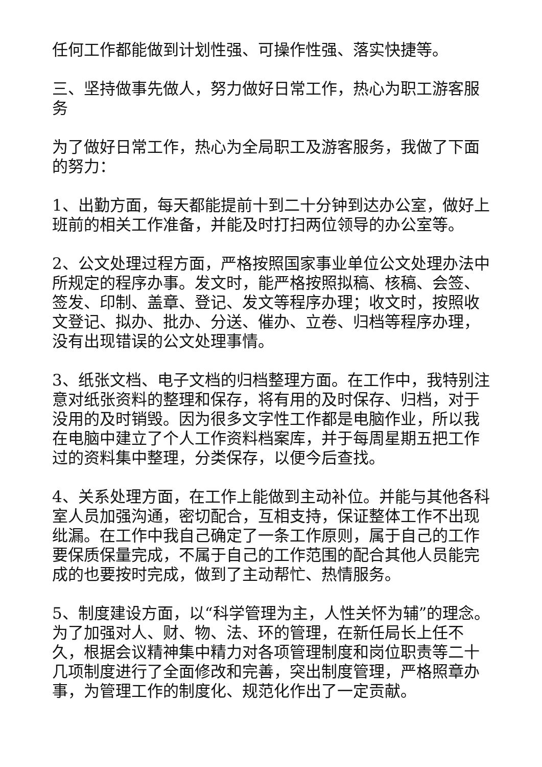任何工作都能做到计划性强、可操作性强、落实快捷等。
三、坚持做事先做人，努力做好日常工作，热心为职工游客服务
为了做好日常工作，热心为全局职工及游客服务，我做了下面的努力：
1、出勤方面，每天都能提前十到二十分钟到达办公室，做好上班前的相关工作准备，并能及时打扫两位领导的办公室等。
2、公文处理过程方面，严格按照国家事业单位公文处理办法中所规定的程序办事。发文时，能严格按照拟稿、核稿、会签、签发、印制、盖章、登记、发文等程序办理；收文时，按照收文登记、拟办、批办、分送、催办、立卷、归档等程序办理，没有出现错误的公文处理事情。
3、纸张文档、电子文档的归档整理方面。在工作中，我特别注意对纸张资料的整理和保存，将有用的及时保存、归档，对于没用的及时销毁。因为很多文字性工作都是电脑作业，所以我在电脑中建立了个人工作资料档案库，并于每周星期五把工作过的资料集中整理，分类保存，以便今后查找。
4、关系处理方面，在工作上能做到主动补位。并能与其他各科室人员加强沟通，密切配合，互相支持，保证整体工作不出现纰漏。在工作中我自己确定了一条工作原则，属于自己的工作要保质保量完成，不属于自己的工作范围的配合其他人员能完成的也要按时完成，做到了主动帮忙、热情服务。
5、制度建设方面，以“科学管理为主，人性关怀为辅”的理念。为了加强对人、财、物、法、环的管理，在新任局长上任不久，根据会议精神集中精力对各项管理制度和岗位职责等二十几项制度进行了全面修改和完善，突出制度管理，严格照章办事，为管理工作的制度化、规范化作出了一定贡献。